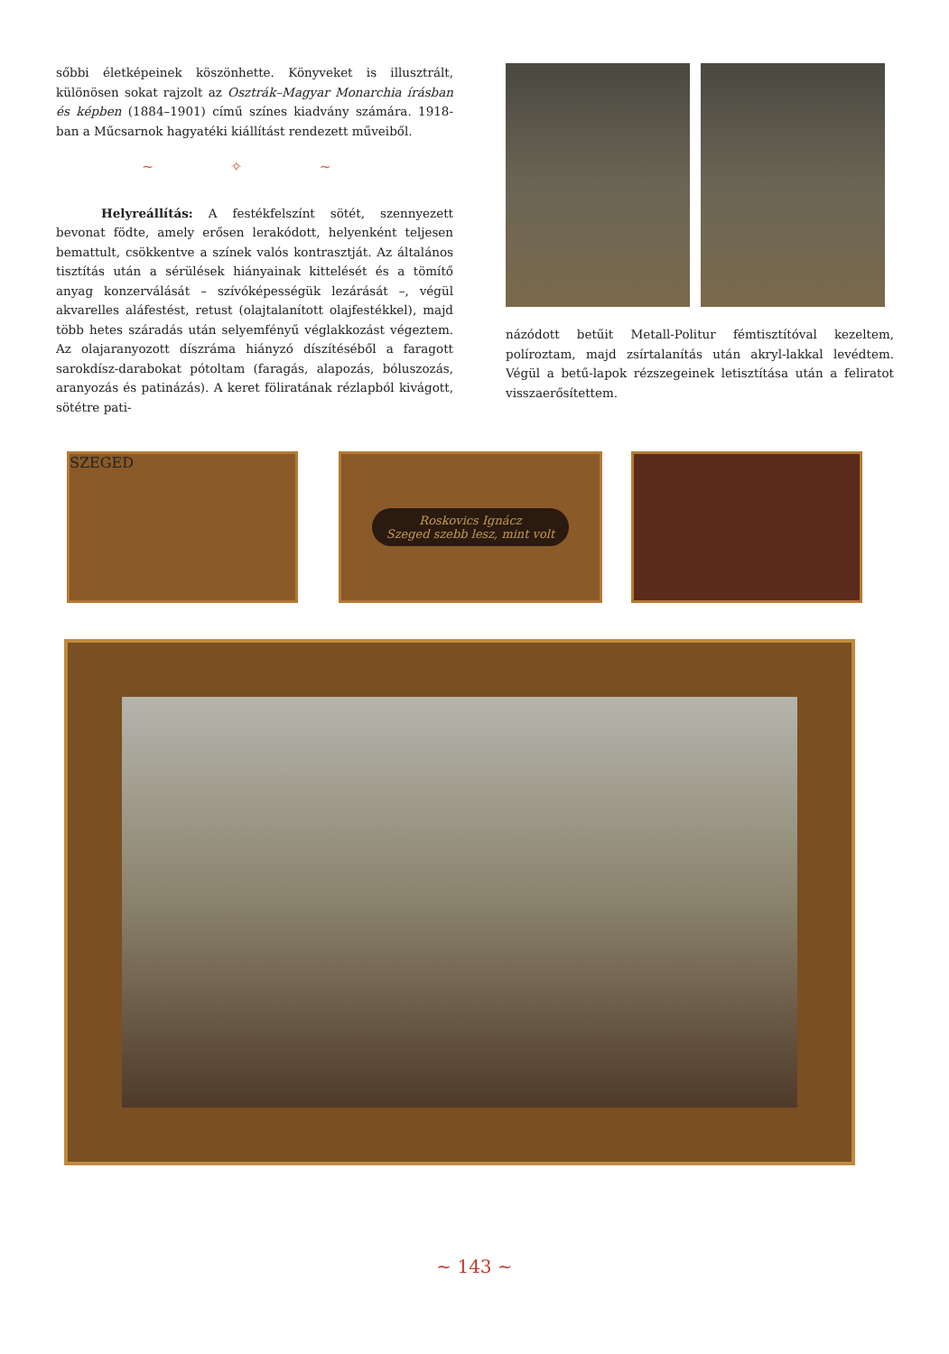sőbbi életképeinek köszönhette. Könyveket is illusztrált, különösen sokat rajzolt az Osztrák–Magyar Monarchia írásban és képben (1884–1901) című színes kiadvány számára. 1918-ban a Műcsarnok hagyatéki kiállítást rendezett műveiből.
~ ✧ ~
Helyreállítás: A festékfelszínt sötét, szennyezett bevonat födte, amely erősen lerakódott, helyenként teljesen bemattult, csökkentve a színek valós kontrasztját. Az általános tisztítás után a sérülések hiányainak kittelését és a tömítő anyag konzerválását – szívóképességük lezárását –, végül akvarelles aláfestést, retust (olajtalanított olajfestékkel), majd több hetes száradás után selyemfényű véglakkozást végeztem. Az olajaranyozott díszráma hiányzó díszítéséből a faragott sarokdísz-darabokat pótoltam (faragás, alapozás, bóluszozás, aranyozás és patinázás). A keret föliratának rézlapból kivágott, sötétre pati-
názódott betűit Metall-Politur fémtisztítóval kezeltem, políroztam, majd zsírtalanítás után akryl-lakkal levédtem. Végül a betű-lapok rézszegeinek letisztítása után a feliratot visszaerősítettem.
SZEGED
Roskovics Ignácz
Szeged szebb lesz, mint volt
~ 143 ~